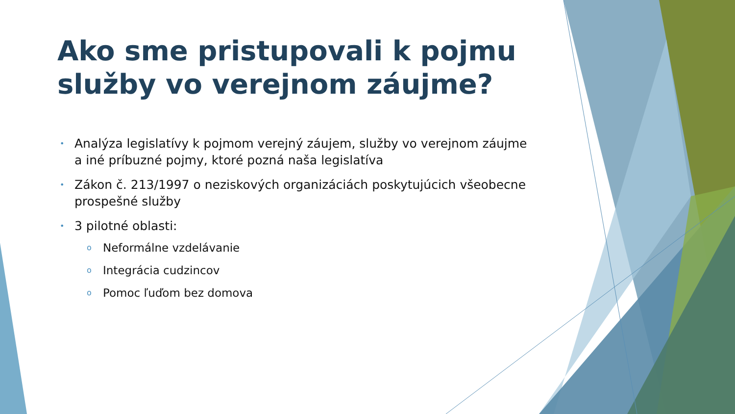Ako sme pristupovali k pojmu služby vo verejnom záujme?
• Analýza legislatívy k pojmom verejný záujem, služby vo verejnom záujme a iné príbuzné pojmy, ktoré pozná naša legislatíva
• Zákon č. 213/1997 o neziskových organizáciách poskytujúcich všeobecne prospešné služby
• 3 pilotné oblasti:
o Neformálne vzdelávanie
o Integrácia cudzincov
o Pomoc ľuďom bez domova